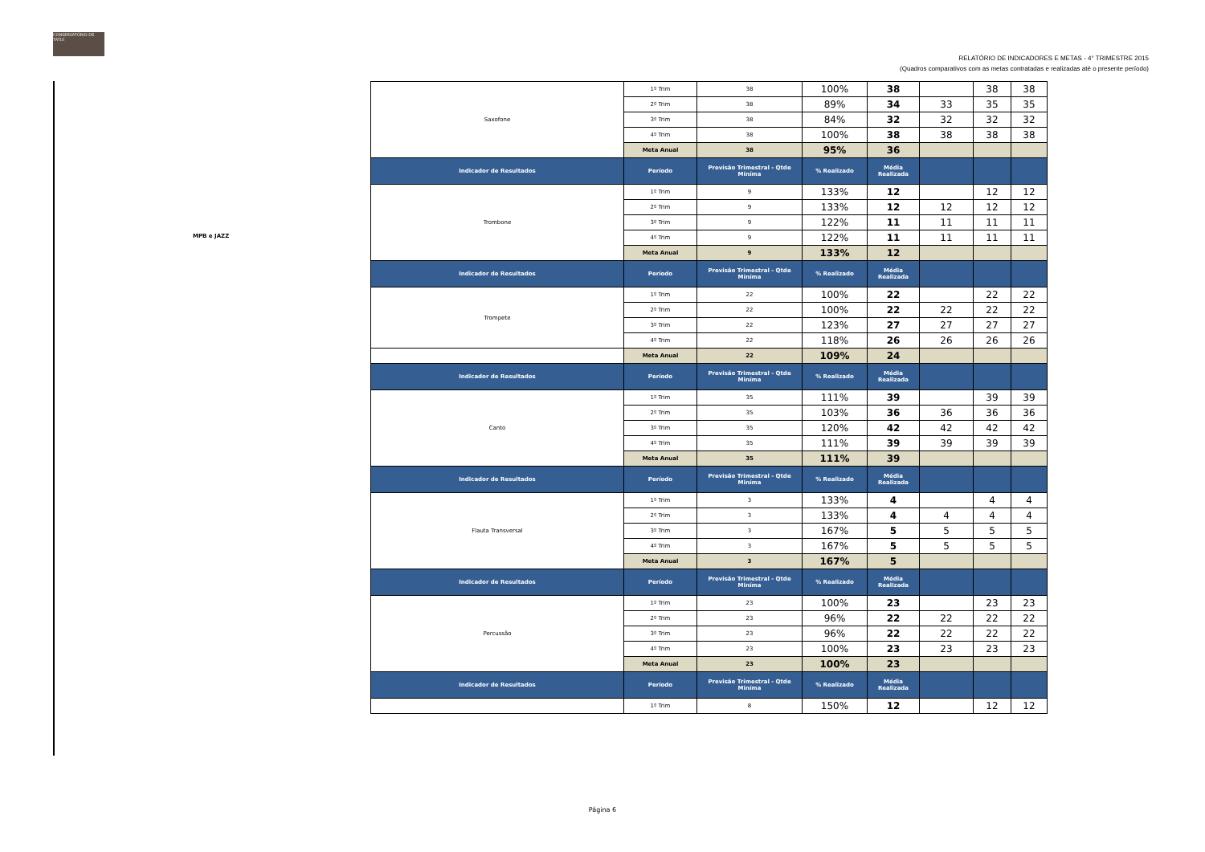CONSERVATÓRIO DE TATUÍ
RELATÓRIO DE INDICADORES E METAS - 4° TRIMESTRE 2015
(Quadros comparativos com as metas contratadas e realizadas até o presente período)
MPB e JAZZ
| Saxofone | 1º Trim | 38 | 100% | 38 | | 38 | 38 |
| | 2º Trim | 38 | 89% | 34 | 33 | 35 | 35 |
| | 3º Trim | 38 | 84% | 32 | 32 | 32 | 32 |
| | 4º Trim | 38 | 100% | 38 | 38 | 38 | 38 |
| | Meta Anual | 38 | 95% | 36 | | | |
| Indicador de Resultados | Período | Previsão Trimestral - Qtde Miníma | % Realizado | Média Realizada | | | |
| Trombone | 1º Trim | 9 | 133% | 12 | | 12 | 12 |
| | 2º Trim | 9 | 133% | 12 | 12 | 12 | 12 |
| | 3º Trim | 9 | 122% | 11 | 11 | 11 | 11 |
| | 4º Trim | 9 | 122% | 11 | 11 | 11 | 11 |
| | Meta Anual | 9 | 133% | 12 | | | |
| Indicador de Resultados | Período | Previsão Trimestral - Qtde Miníma | % Realizado | Média Realizada | | | |
| Trompete | 1º Trim | 22 | 100% | 22 | | 22 | 22 |
| | 2º Trim | 22 | 100% | 22 | 22 | 22 | 22 |
| | 3º Trim | 22 | 123% | 27 | 27 | 27 | 27 |
| | 4º Trim | 22 | 118% | 26 | 26 | 26 | 26 |
| | Meta Anual | 22 | 109% | 24 | | | |
| Indicador de Resultados | Período | Previsão Trimestral - Qtde Miníma | % Realizado | Média Realizada | | | |
| Canto | 1º Trim | 35 | 111% | 39 | | 39 | 39 |
| | 2º Trim | 35 | 103% | 36 | 36 | 36 | 36 |
| | 3º Trim | 35 | 120% | 42 | 42 | 42 | 42 |
| | 4º Trim | 35 | 111% | 39 | 39 | 39 | 39 |
| | Meta Anual | 35 | 111% | 39 | | | |
| Indicador de Resultados | Período | Previsão Trimestral - Qtde Miníma | % Realizado | Média Realizada | | | |
| Flauta Transversal | 1º Trim | 3 | 133% | 4 | | 4 | 4 |
| | 2º Trim | 3 | 133% | 4 | 4 | 4 | 4 |
| | 3º Trim | 3 | 167% | 5 | 5 | 5 | 5 |
| | 4º Trim | 3 | 167% | 5 | 5 | 5 | 5 |
| | Meta Anual | 3 | 167% | 5 | | | |
| Indicador de Resultados | Período | Previsão Trimestral - Qtde Miníma | % Realizado | Média Realizada | | | |
| Percussão | 1º Trim | 23 | 100% | 23 | | 23 | 23 |
| | 2º Trim | 23 | 96% | 22 | 22 | 22 | 22 |
| | 3º Trim | 23 | 96% | 22 | 22 | 22 | 22 |
| | 4º Trim | 23 | 100% | 23 | 23 | 23 | 23 |
| | Meta Anual | 23 | 100% | 23 | | | |
| Indicador de Resultados | Período | Previsão Trimestral - Qtde Miníma | % Realizado | Média Realizada | | | |
| | 1º Trim | 8 | 150% | 12 | | 12 | 12 |
Página 6